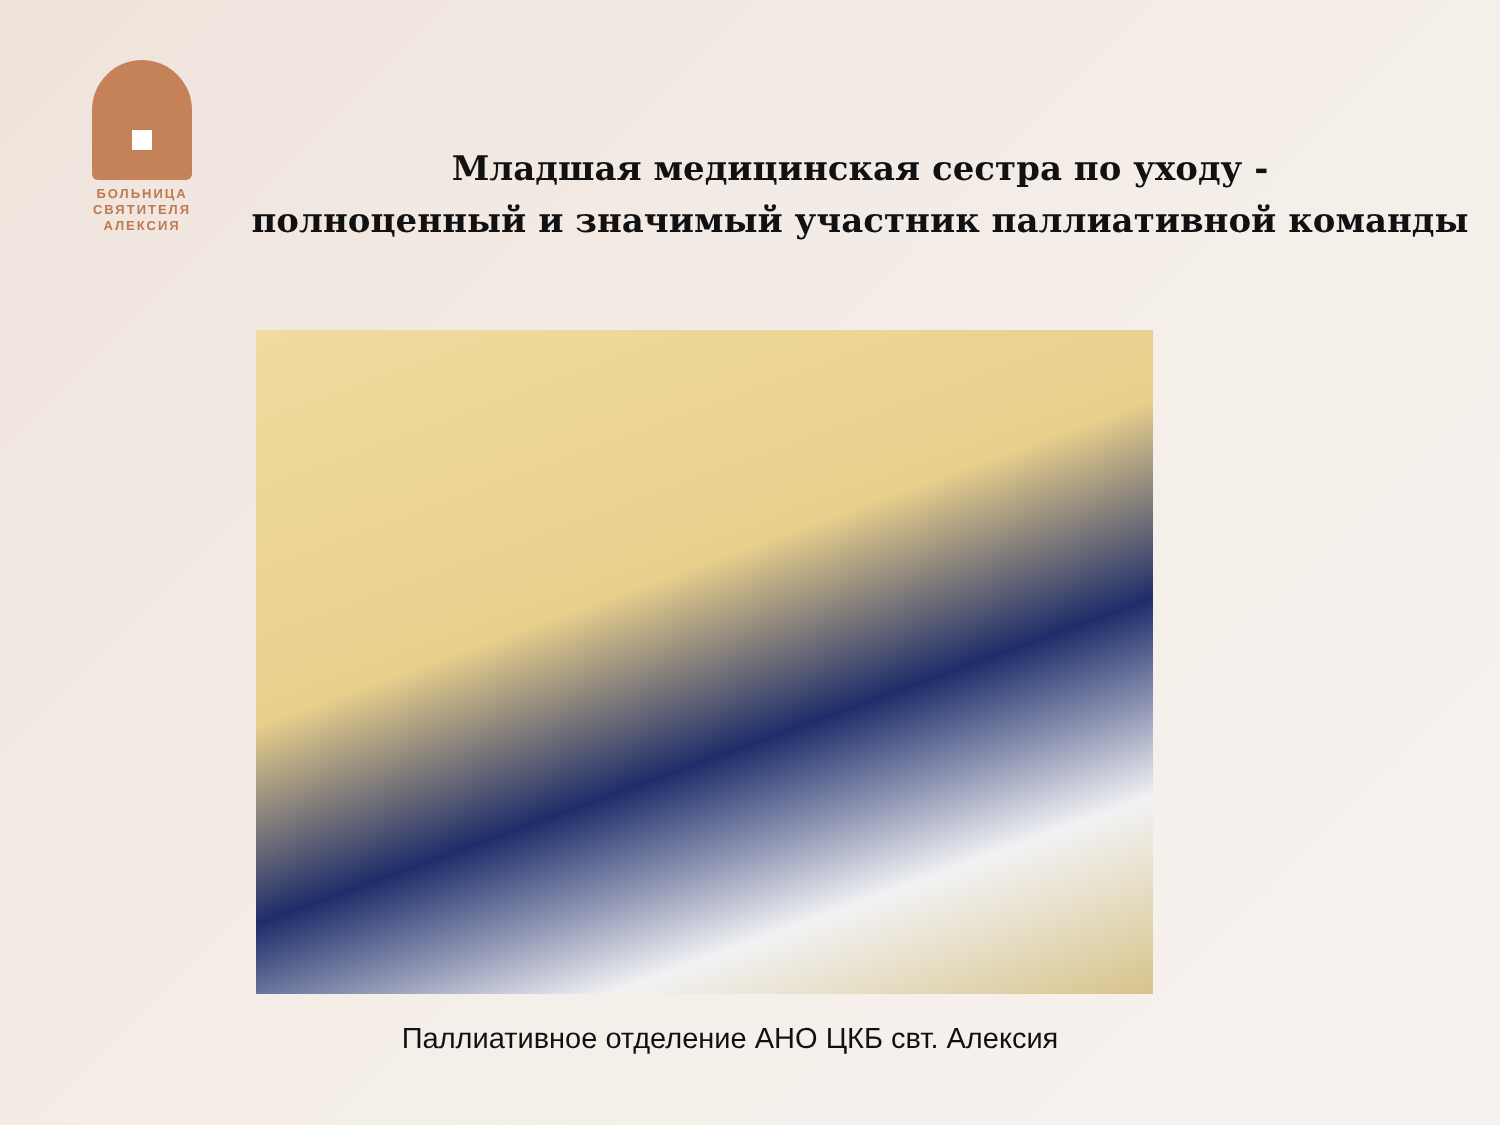БОЛЬНИЦА
СВЯТИТЕЛЯ
АЛЕКСИЯ
Младшая медицинская сестра по уходу -
полноценный и значимый участник паллиативной команды
Паллиативное отделение АНО ЦКБ свт. Алексия